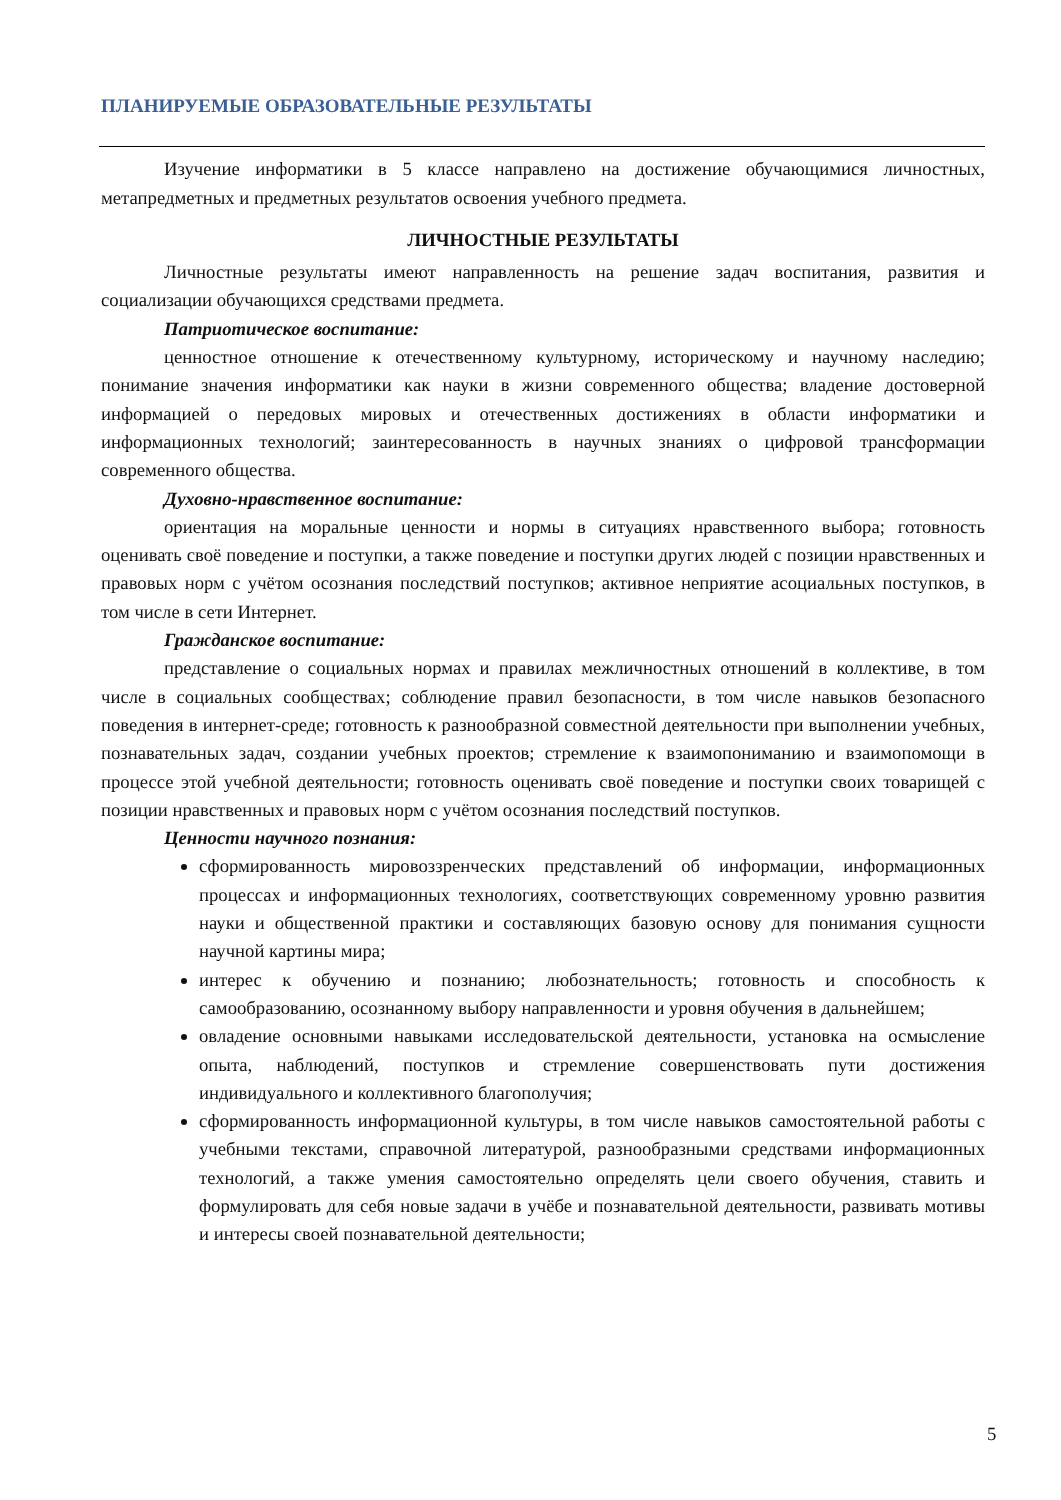ПЛАНИРУЕМЫЕ ОБРАЗОВАТЕЛЬНЫЕ РЕЗУЛЬТАТЫ
Изучение информатики в 5 классе направлено на достижение обучающимися личностных, метапредметных и предметных результатов освоения учебного предмета.
ЛИЧНОСТНЫЕ РЕЗУЛЬТАТЫ
Личностные результаты имеют направленность на решение задач воспитания, развития и социализации обучающихся средствами предмета.
Патриотическое воспитание:
ценностное отношение к отечественному культурному, историческому и научному наследию; понимание значения информатики как науки в жизни современного общества; владение достоверной информацией о передовых мировых и отечественных достижениях в области информатики и информационных технологий; заинтересованность в научных знаниях о цифровой трансформации современного общества.
Духовно-нравственное воспитание:
ориентация на моральные ценности и нормы в ситуациях нравственного выбора; готовность оценивать своё поведение и поступки, а также поведение и поступки других людей с позиции нравственных и правовых норм с учётом осознания последствий поступков; активное неприятие асоциальных поступков, в том числе в сети Интернет.
Гражданское воспитание:
представление о социальных нормах и правилах межличностных отношений в коллективе, в том числе в социальных сообществах; соблюдение правил безопасности, в том числе навыков безопасного поведения в интернет-среде; готовность к разнообразной совместной деятельности при выполнении учебных, познавательных задач, создании учебных проектов; стремление к взаимопониманию и взаимопомощи в процессе этой учебной деятельности; готовность оценивать своё поведение и поступки своих товарищей с позиции нравственных и правовых норм с учётом осознания последствий поступков.
Ценности научного познания:
сформированность мировоззренческих представлений об информации, информационных процессах и информационных технологиях, соответствующих современному уровню развития науки и общественной практики и составляющих базовую основу для понимания сущности научной картины мира;
интерес к обучению и познанию; любознательность; готовность и способность к самообразованию, осознанному выбору направленности и уровня обучения в дальнейшем;
овладение основными навыками исследовательской деятельности, установка на осмысление опыта, наблюдений, поступков и стремление совершенствовать пути достижения индивидуального и коллективного благополучия;
сформированность информационной культуры, в том числе навыков самостоятельной работы с учебными текстами, справочной литературой, разнообразными средствами информационных технологий, а также умения самостоятельно определять цели своего обучения, ставить и формулировать для себя новые задачи в учёбе и познавательной деятельности, развивать мотивы и интересы своей познавательной деятельности;
5